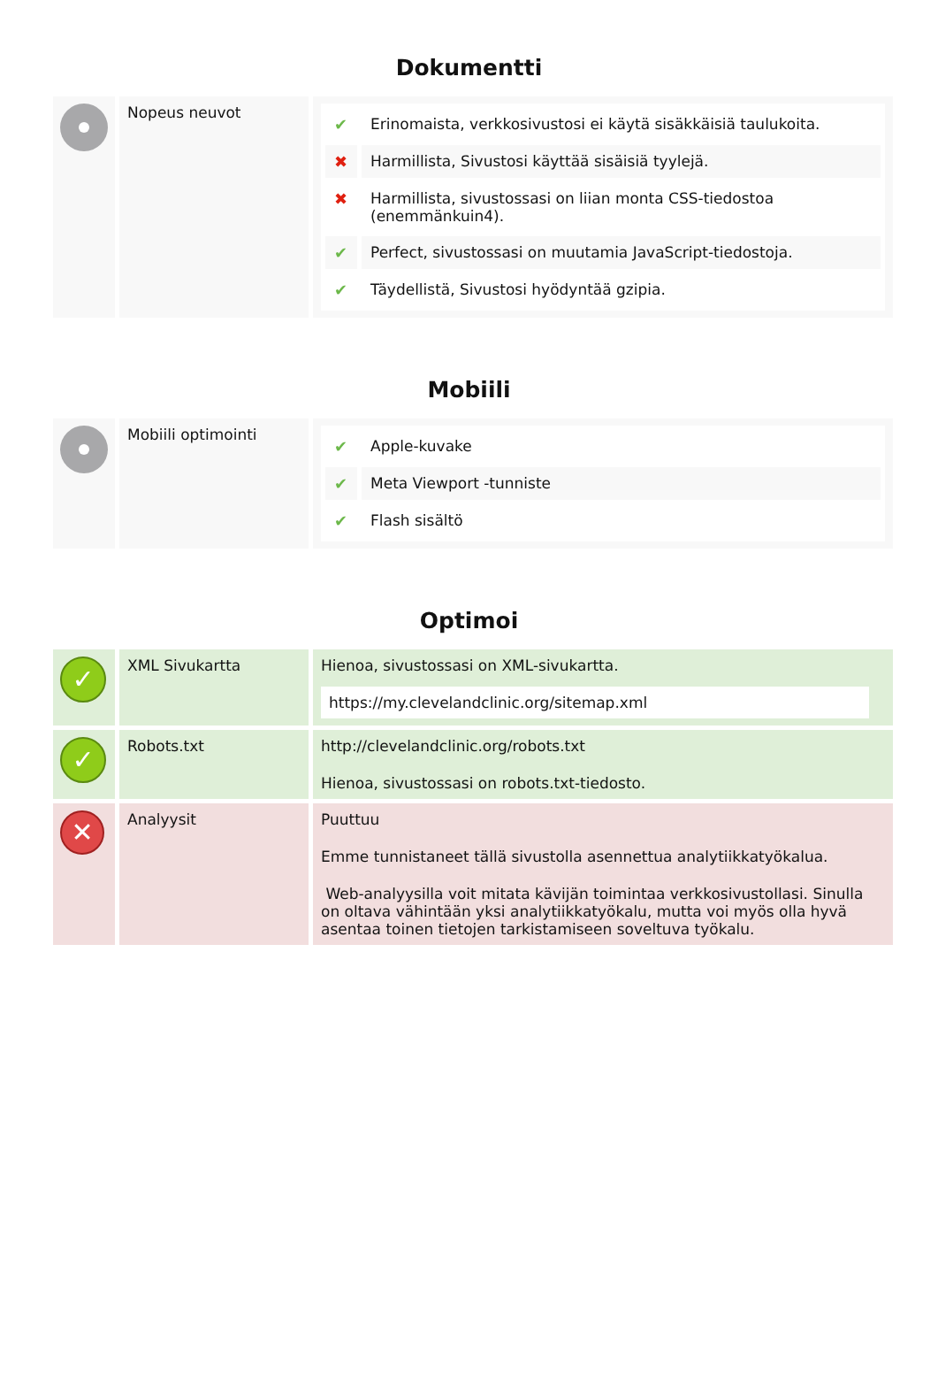Dokumentti
| | Nopeus neuvot | / ✔ / Erinomaista, verkkosivustosi ei käytä sisäkkäisiä taulukoita. / / ✖ / Harmillista, Sivustosi käyttää sisäisiä tyylejä. / / ✖ / Harmillista, sivustossasi on liian monta CSS-tiedostoa (enemmänkuin4). / / ✔ / Perfect, sivustossasi on muutamia JavaScript-tiedostoja. / / ✔ / Täydellistä, Sivustosi hyödyntää gzipia. / |
Mobiili
| | Mobiili optimointi | / ✔ / Apple-kuvake / / ✔ / Meta Viewport -tunniste / / ✔ / Flash sisältö / |
Optimoi
| ✓ | XML Sivukartta | Hienoa, sivustossasi on XML-sivukartta. https://my.clevelandclinic.org/sitemap.xml |
| ✓ | Robots.txt | http://clevelandclinic.org/robots.txt Hienoa, sivustossasi on robots.txt-tiedosto. |
| ✕ | Analyysit | Puuttuu Emme tunnistaneet tällä sivustolla asennettua analytiikkatyökalua. Web-analyysilla voit mitata kävijän toimintaa verkkosivustollasi. Sinulla on oltava vähintään yksi analytiikkatyökalu, mutta voi myös olla hyvä asentaa toinen tietojen tarkistamiseen soveltuva työkalu. |